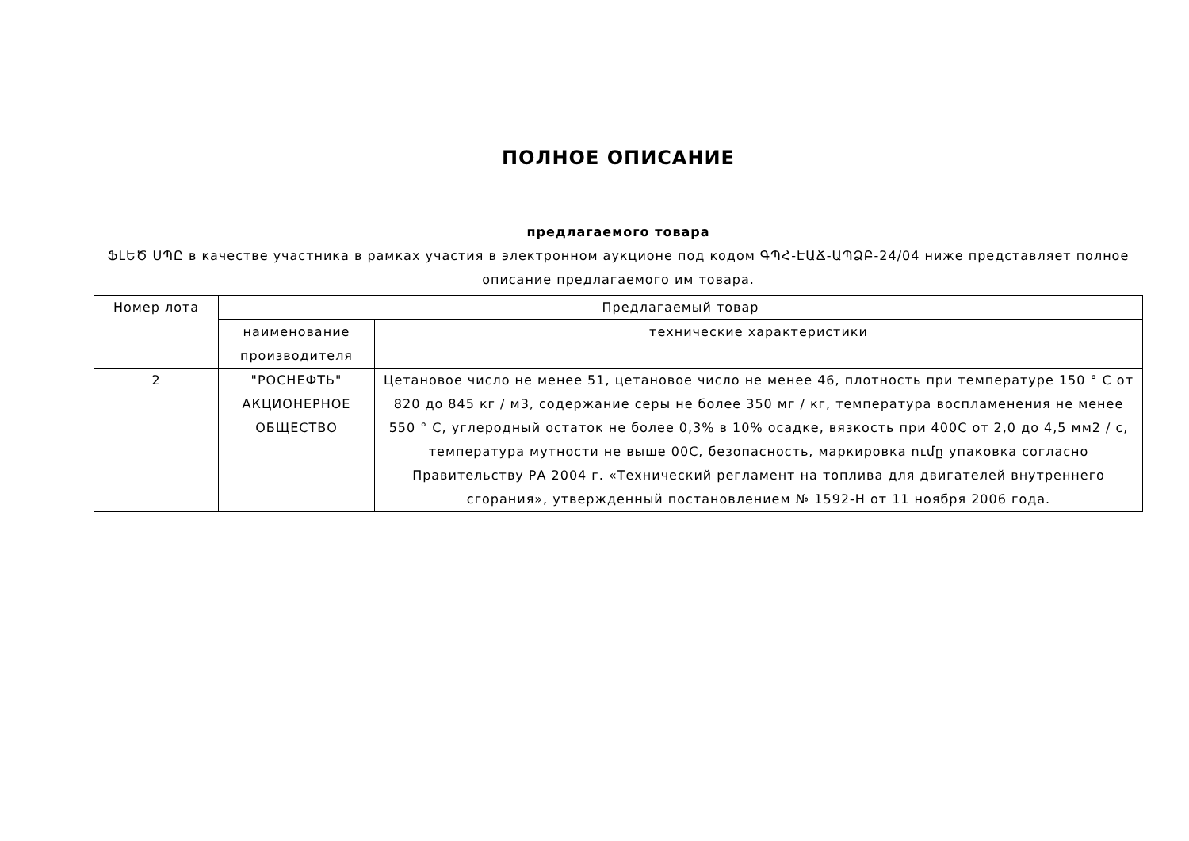ПОЛНОЕ ОПИСАНИЕ
предлагаемого товара
ՖԼԵԾ ՍՊԸ в качестве участника в рамках участия в электронном аукционе под кодом ԳՊՀ-ԷԱՃ-ԱՊՁԲ-24/04 ниже представляет полное описание предлагаемого им товара.
| Номер лота | Предлагаемый товар | |
| --- | --- | --- |
| | наименование производителя | технические характеристики |
| 2 | "РОСНЕФТЬ" АКЦИОНЕРНОЕ ОБЩЕСТВО | Цетановое число не менее 51, цетановое число не менее 46, плотность при температуре 150 ° С от 820 до 845 кг / м3, содержание серы не более 350 мг / кг, температура воспламенения не менее 550 ° С, углеродный остаток не более 0,3% в 10% осадке, вязкость при 400С от 2,0 до 4,5 мм2 / с, температура мутности не выше 00С, безопасность, маркировка ումը упаковка согласно Правительству РА 2004 г. «Технический регламент на топлива для двигателей внутреннего сгорания», утвержденный постановлением № 1592-Н от 11 ноября 2006 года. |